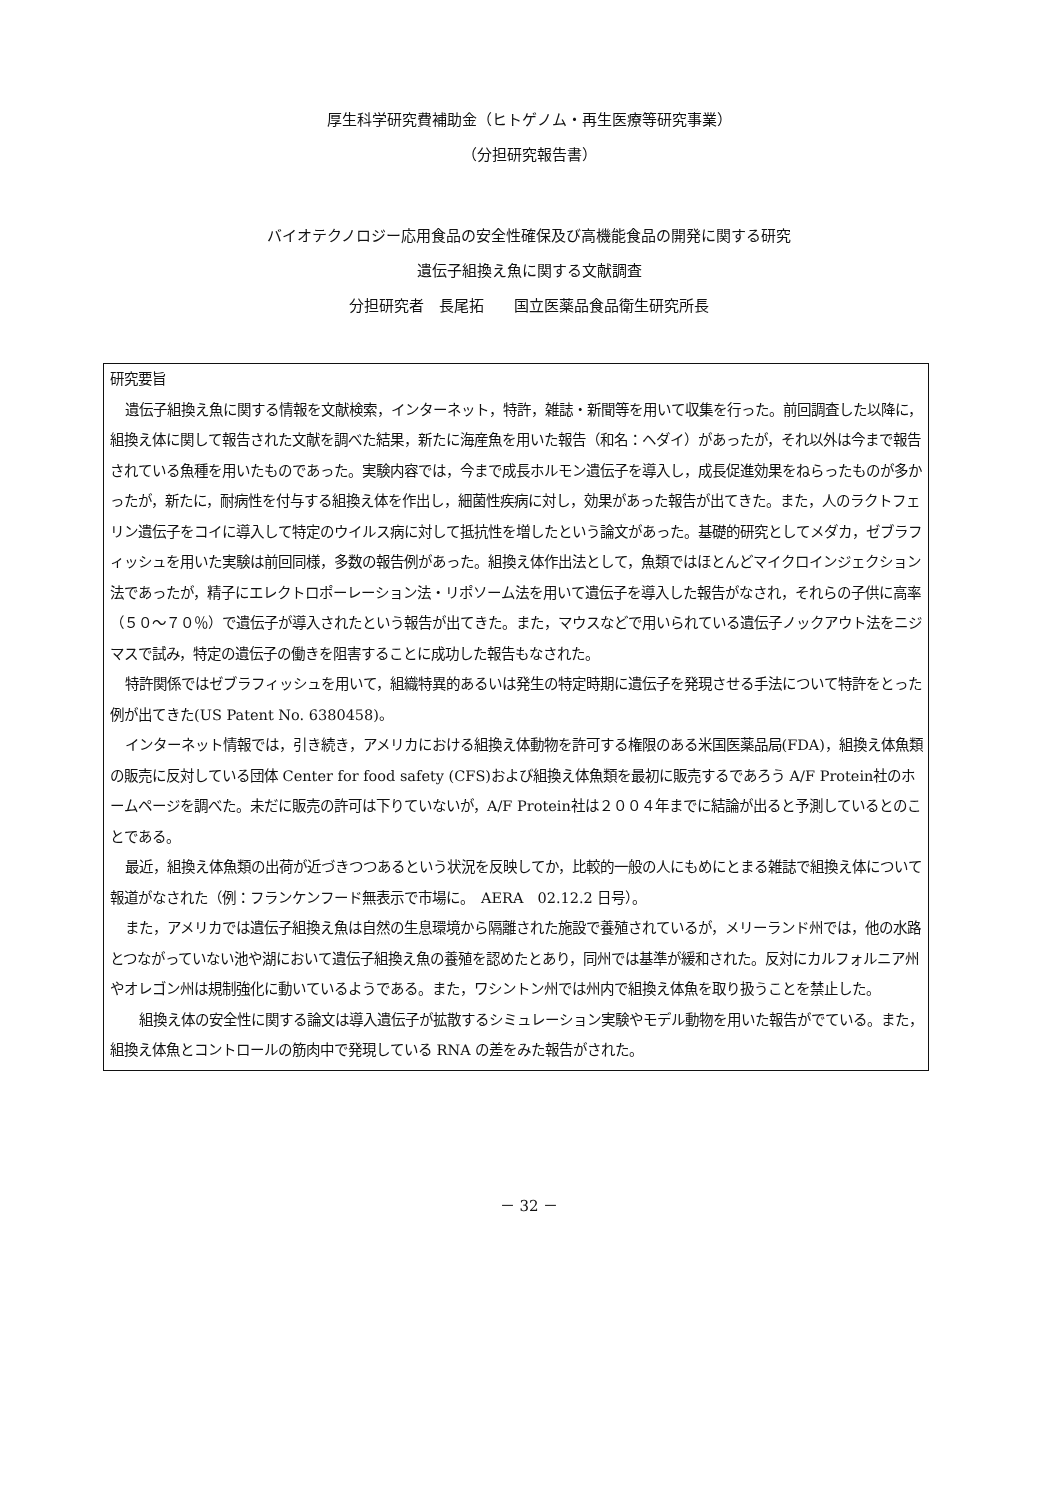厚生科学研究費補助金（ヒトゲノム・再生医療等研究事業）
（分担研究報告書）
バイオテクノロジー応用食品の安全性確保及び高機能食品の開発に関する研究
遺伝子組換え魚に関する文献調査
分担研究者　長尾拓　　国立医薬品食品衛生研究所長
研究要旨
遺伝子組換え魚に関する情報を文献検索，インターネット，特許，雑誌・新聞等を用いて収集を行った。前回調査した以降に，組換え体に関して報告された文献を調べた結果，新たに海産魚を用いた報告（和名：ヘダイ）があったが，それ以外は今まで報告されている魚種を用いたものであった。実験内容では，今まで成長ホルモン遺伝子を導入し，成長促進効果をねらったものが多かったが，新たに，耐病性を付与する組換え体を作出し，細菌性疾病に対し，効果があった報告が出てきた。また，人のラクトフェリン遺伝子をコイに導入して特定のウイルス病に対して抵抗性を増したという論文があった。基礎的研究としてメダカ，ゼブラフィッシュを用いた実験は前回同様，多数の報告例があった。組換え体作出法として，魚類ではほとんどマイクロインジェクション法であったが，精子にエレクトロポーレーション法・リポソーム法を用いて遺伝子を導入した報告がなされ，それらの子供に高率（５０～７０％）で遺伝子が導入されたという報告が出てきた。また，マウスなどで用いられている遺伝子ノックアウト法をニジマスで試み，特定の遺伝子の働きを阻害することに成功した報告もなされた。
特許関係ではゼブラフィッシュを用いて，組織特異的あるいは発生の特定時期に遺伝子を発現させる手法について特許をとった例が出てきた(US Patent No. 6380458)。
インターネット情報では，引き続き，アメリカにおける組換え体動物を許可する権限のある米国医薬品局(FDA)，組換え体魚類の販売に反対している団体 Center for food safety (CFS)および組換え体魚類を最初に販売するであろう A/F Protein社のホームページを調べた。未だに販売の許可は下りていないが，A/F Protein社は２００４年までに結論が出ると予測しているとのことである。
最近，組換え体魚類の出荷が近づきつつあるという状況を反映してか，比較的一般の人にもめにとまる雑誌で組換え体について報道がなされた（例：フランケンフード無表示で市場に。　AERA　02.12.2 日号）。
また，アメリカでは遺伝子組換え魚は自然の生息環境から隔離された施設で養殖されているが，メリーランド州では，他の水路とつながっていない池や湖において遺伝子組換え魚の養殖を認めたとあり，同州では基準が緩和された。反対にカルフォルニア州やオレゴン州は規制強化に動いているようである。また，ワシントン州では州内で組換え体魚を取り扱うことを禁止した。
組換え体の安全性に関する論文は導入遺伝子が拡散するシミュレーション実験やモデル動物を用いた報告がでている。また，組換え体魚とコントロールの筋肉中で発現している RNA の差をみた報告がされた。
－ 32 －